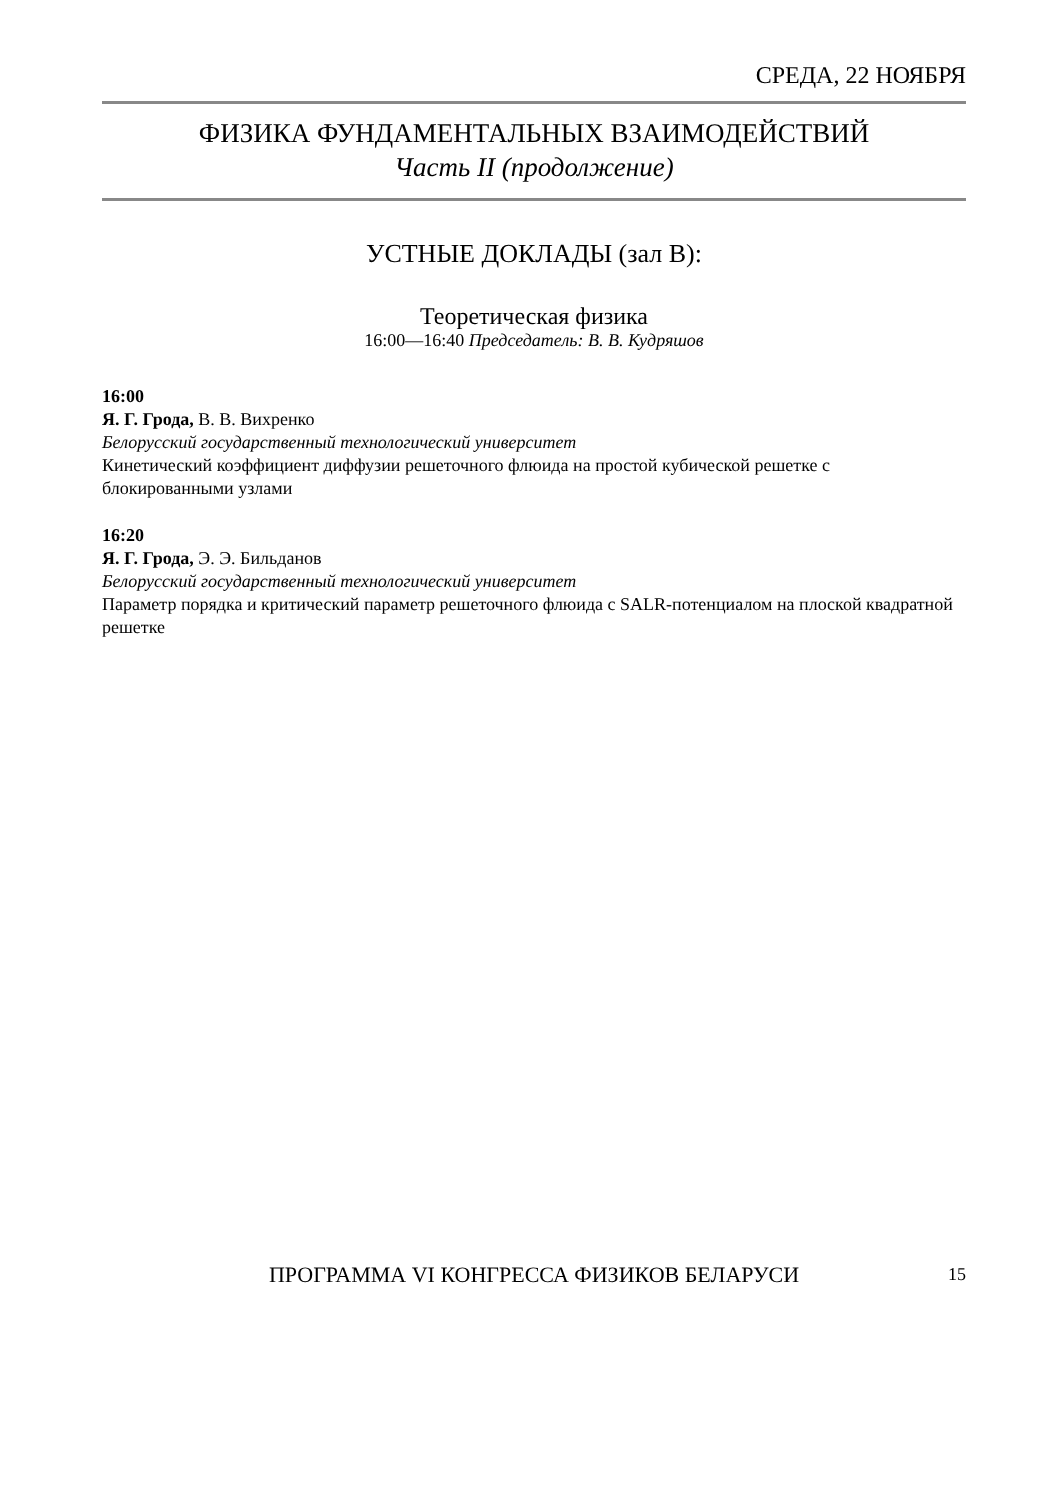СРЕДА, 22 НОЯБРЯ
ФИЗИКА ФУНДАМЕНТАЛЬНЫХ ВЗАИМОДЕЙСТВИЙ
Часть II (продолжение)
УСТНЫЕ ДОКЛАДЫ (зал B):
Теоретическая физика
16:00—16:40 Председатель: В. В. Кудряшов
16:00
Я. Г. Грода, В. В. Вихренко
Белорусский государственный технологический университет
Кинетический коэффициент диффузии решеточного флюида на простой кубической решетке с блокированными узлами
16:20
Я. Г. Грода, Э. Э. Бильданов
Белорусский государственный технологический университет
Параметр порядка и критический параметр решеточного флюида с SALR-потенциалом на плоской квадратной решетке
ПРОГРАММА VI КОНГРЕССА ФИЗИКОВ БЕЛАРУСИ
15